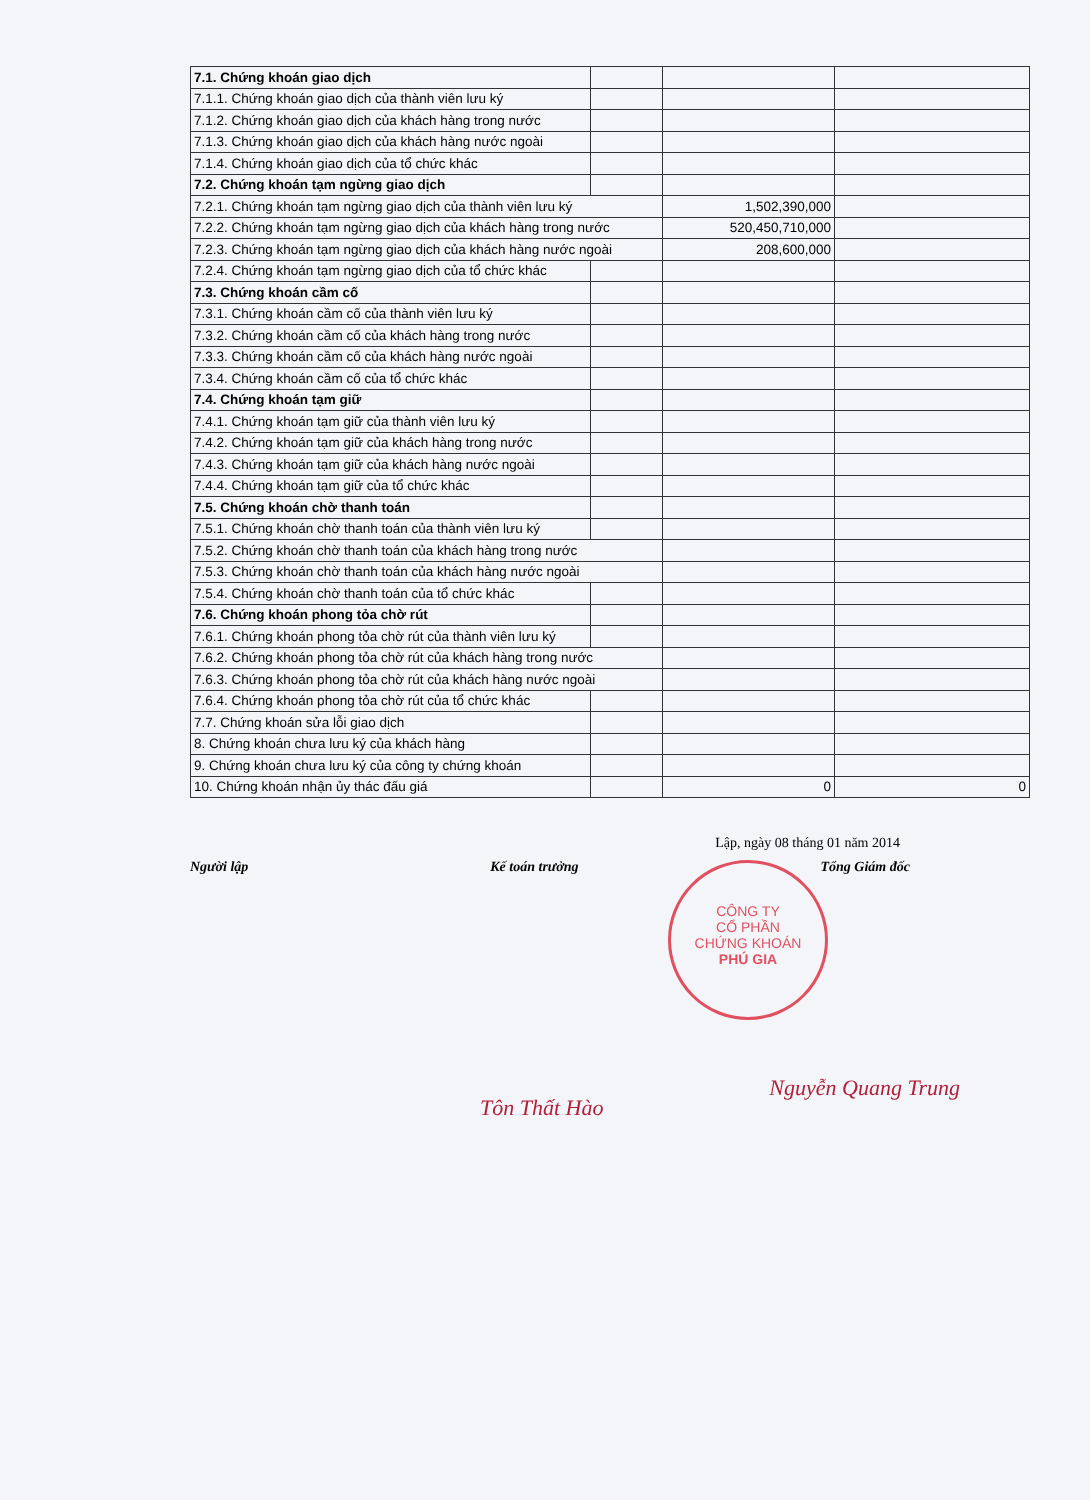| 7.1. Chứng khoán giao dịch | | | |
| 7.1.1. Chứng khoán giao dịch của thành viên lưu ký | | | |
| 7.1.2. Chứng khoán giao dịch của khách hàng trong nước | | | |
| 7.1.3. Chứng khoán giao dịch của khách hàng nước ngoài | | | |
| 7.1.4. Chứng khoán giao dịch của tổ chức khác | | | |
| 7.2. Chứng khoán tạm ngừng giao dịch | | | |
| 7.2.1. Chứng khoán tạm ngừng giao dịch của thành viên lưu ký | | 1,502,390,000 | |
| 7.2.2. Chứng khoán tạm ngừng giao dịch của khách hàng trong nước | | 520,450,710,000 | |
| 7.2.3. Chứng khoán tạm ngừng giao dịch của khách hàng nước ngoài | | 208,600,000 | |
| 7.2.4. Chứng khoán tạm ngừng giao dịch của tổ chức khác | | | |
| 7.3. Chứng khoán cầm cố | | | |
| 7.3.1. Chứng khoán cầm cố của thành viên lưu ký | | | |
| 7.3.2. Chứng khoán cầm cố của khách hàng trong nước | | | |
| 7.3.3. Chứng khoán cầm cố của khách hàng nước ngoài | | | |
| 7.3.4. Chứng khoán cầm cố của tổ chức khác | | | |
| 7.4. Chứng khoán tạm giữ | | | |
| 7.4.1. Chứng khoán tạm giữ của thành viên lưu ký | | | |
| 7.4.2. Chứng khoán tạm giữ của khách hàng trong nước | | | |
| 7.4.3. Chứng khoán tạm giữ của khách hàng nước ngoài | | | |
| 7.4.4. Chứng khoán tạm giữ của tổ chức khác | | | |
| 7.5. Chứng khoán chờ thanh toán | | | |
| 7.5.1. Chứng khoán chờ thanh toán của thành viên lưu ký | | | |
| 7.5.2. Chứng khoán chờ thanh toán của khách hàng trong nước | | | |
| 7.5.3. Chứng khoán chờ thanh toán của khách hàng nước ngoài | | | |
| 7.5.4. Chứng khoán chờ thanh toán của tổ chức khác | | | |
| 7.6. Chứng khoán phong tỏa chờ rút | | | |
| 7.6.1. Chứng khoán phong tỏa chờ rút của thành viên lưu ký | | | |
| 7.6.2. Chứng khoán phong tỏa chờ rút của khách hàng trong nước | | | |
| 7.6.3. Chứng khoán phong tỏa chờ rút của khách hàng nước ngoài | | | |
| 7.6.4. Chứng khoán phong tỏa chờ rút của tổ chức khác | | | |
| 7.7. Chứng khoán sửa lỗi giao dịch | | | |
| 8. Chứng khoán chưa lưu ký của khách hàng | | | |
| 9. Chứng khoán chưa lưu ký của công ty chứng khoán | | | |
| 10. Chứng khoán nhận ủy thác đấu giá | | 0 | 0 |
Lập, ngày 08 tháng 01 năm 2014
Người lập Kế toán trưởng Tổng Giám đốc
CÔNG TY
CỔ PHẦN
CHỨNG KHOÁN
PHÚ GIA
Tôn Thất Hào Nguyễn Quang Trung